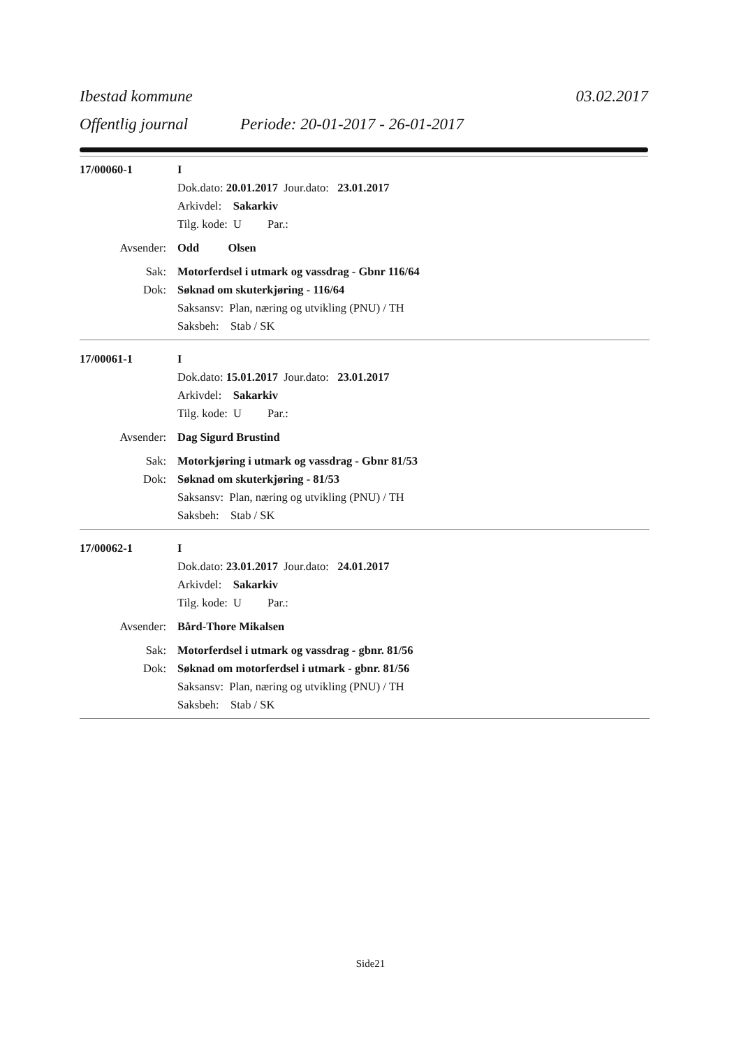Ibestad kommune 03.02.2017
Offentlig journal Periode: 20-01-2017 - 26-01-2017
17/00060-1 I
Dok.dato: 20.01.2017 Jour.dato: 23.01.2017
Arkivdel: Sakarkiv
Tilg. kode: U Par.:
Avsender: Odd Olsen
Sak: Motorferdsel i utmark og vassdrag - Gbnr 116/64
Dok: Søknad om skuterkjøring - 116/64
Saksansv: Plan, næring og utvikling (PNU) / TH
Saksbeh: Stab / SK
17/00061-1 I
Dok.dato: 15.01.2017 Jour.dato: 23.01.2017
Arkivdel: Sakarkiv
Tilg. kode: U Par.:
Avsender: Dag Sigurd Brustind
Sak: Motorkjøring i utmark og vassdrag - Gbnr 81/53
Dok: Søknad om skuterkjøring - 81/53
Saksansv: Plan, næring og utvikling (PNU) / TH
Saksbeh: Stab / SK
17/00062-1 I
Dok.dato: 23.01.2017 Jour.dato: 24.01.2017
Arkivdel: Sakarkiv
Tilg. kode: U Par.:
Avsender: Bård-Thore Mikalsen
Sak: Motorferdsel i utmark og vassdrag - gbnr. 81/56
Dok: Søknad om motorferdsel i utmark - gbnr. 81/56
Saksansv: Plan, næring og utvikling (PNU) / TH
Saksbeh: Stab / SK
Side21